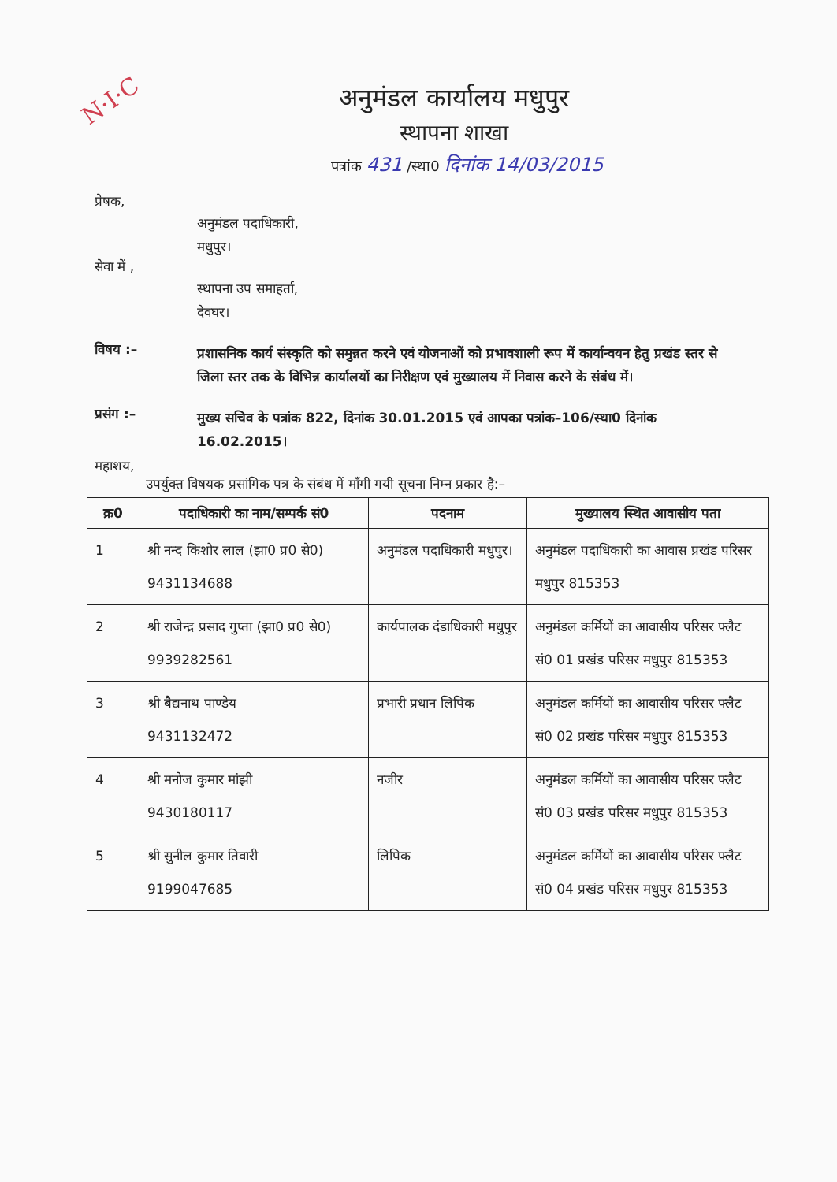N·I·C
अनुमंडल कार्यालय मधुपुर
स्थापना शाखा
पत्रांक 431 /स्था0 दिनांक 14/03/2015
प्रेषक,
अनुमंडल पदाधिकारी,
मधुपुर।
सेवा में ,
स्थापना उप समाहर्ता,
देवघर।
विषय :–
प्रशासनिक कार्य संस्कृति को समुन्नत करने एवं योजनाओं को प्रभावशाली रूप में कार्यान्वयन हेतु प्रखंड स्तर से जिला स्तर तक के विभिन्न कार्यालयों का निरीक्षण एवं मुख्यालय में निवास करने के संबंध में।
प्रसंग :–
मुख्य सचिव के पत्रांक 822, दिनांक 30.01.2015 एवं आपका पत्रांक–106/स्था0 दिनांक 16.02.2015।
महाशय,
उपर्युक्त विषयक प्रसांगिक पत्र के संबंध में माँगी गयी सूचना निम्न प्रकार है:–
| क्र0 | पदाधिकारी का नाम/सम्पर्क सं0 | पदनाम | मुख्यालय स्थित आवासीय पता |
| --- | --- | --- | --- |
| 1 | श्री नन्द किशोर लाल (झा0 प्र0 से0) 9431134688 | अनुमंडल पदाधिकारी मधुपुर। | अनुमंडल पदाधिकारी का आवास प्रखंड परिसर मधुपुर 815353 |
| 2 | श्री राजेन्द्र प्रसाद गुप्ता (झा0 प्र0 से0) 9939282561 | कार्यपालक दंडाधिकारी मधुपुर | अनुमंडल कर्मियों का आवासीय परिसर फ्लैट सं0 01 प्रखंड परिसर मधुपुर 815353 |
| 3 | श्री बैद्यनाथ पाण्डेय 9431132472 | प्रभारी प्रधान लिपिक | अनुमंडल कर्मियों का आवासीय परिसर फ्लैट सं0 02 प्रखंड परिसर मधुपुर 815353 |
| 4 | श्री मनोज कुमार मांझी 9430180117 | नजीर | अनुमंडल कर्मियों का आवासीय परिसर फ्लैट सं0 03 प्रखंड परिसर मधुपुर 815353 |
| 5 | श्री सुनील कुमार तिवारी 9199047685 | लिपिक | अनुमंडल कर्मियों का आवासीय परिसर फ्लैट सं0 04 प्रखंड परिसर मधुपुर 815353 |